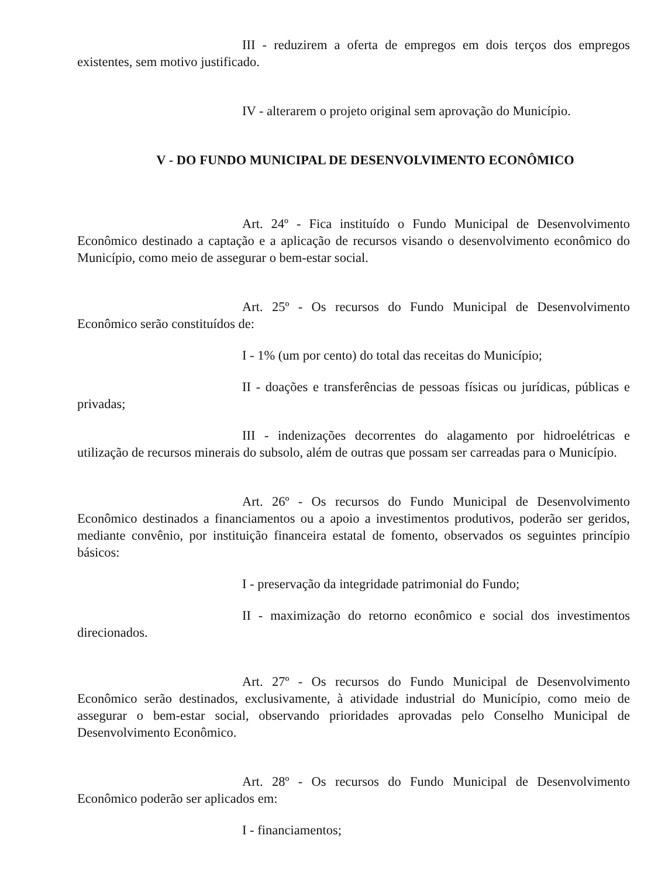III - reduzirem a oferta de empregos em dois terços dos empregos existentes, sem motivo justificado.
IV - alterarem o projeto original sem aprovação do Município.
V - DO FUNDO MUNICIPAL DE DESENVOLVIMENTO ECONÔMICO
Art. 24º - Fica instituído o Fundo Municipal de Desenvolvimento Econômico destinado a captação e a aplicação de recursos visando o desenvolvimento econômico do Município, como meio de assegurar o bem-estar social.
Art. 25º - Os recursos do Fundo Municipal de Desenvolvimento Econômico serão constituídos de:
I - 1% (um por cento) do total das receitas do Município;
II - doações e transferências de pessoas físicas ou jurídicas, públicas e privadas;
III - indenizações decorrentes do alagamento por hidroelétricas e utilização de recursos minerais do subsolo, além de outras que possam ser carreadas para o Município.
Art. 26º - Os recursos do Fundo Municipal de Desenvolvimento Econômico destinados a financiamentos ou a apoio a investimentos produtivos, poderão ser geridos, mediante convênio, por instituição financeira estatal de fomento, observados os seguintes princípio básicos:
I - preservação da integridade patrimonial do Fundo;
II - maximização do retorno econômico e social dos investimentos direcionados.
Art. 27º - Os recursos do Fundo Municipal de Desenvolvimento Econômico serão destinados, exclusivamente, à atividade industrial do Município, como meio de assegurar o bem-estar social, observando prioridades aprovadas pelo Conselho Municipal de Desenvolvimento Econômico.
Art. 28º - Os recursos do Fundo Municipal de Desenvolvimento Econômico poderão ser aplicados em:
I - financiamentos;